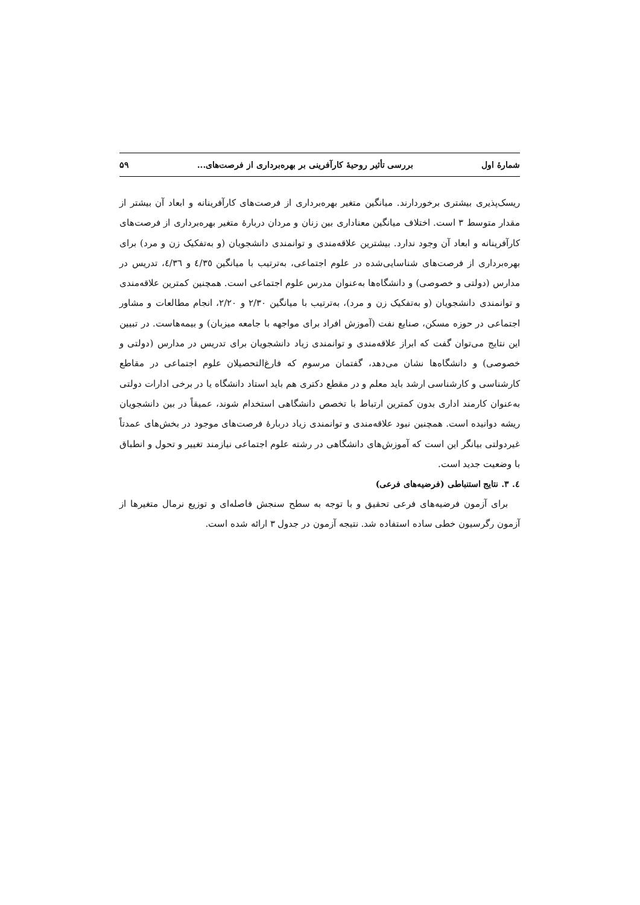شمارهٔ اول بررسی تأثیر روحیهٔ کارآفرینی بر بهره‌برداری از فرصت‌های... ۵۹
ریسک‌پذیری بیشتری برخوردارند. میانگین متغیر بهره‌برداری از فرصت‌های کارآفرینانه و ابعاد آن بیشتر از مقدار متوسط ۳ است. اختلاف میانگین معناداری بین زنان و مردان دربارهٔ متغیر بهره‌برداری از فرصت‌های کارآفرینانه و ابعاد آن وجود ندارد. بیشترین علاقه‌مندی و توانمندی دانشجویان (و به‌تفکیک زن و مرد) برای بهره‌برداری از فرصت‌های شناسایی‌شده در علوم اجتماعی، به‌ترتیب با میانگین ٤/٣٥ و ٤/٣٦، تدریس در مدارس (دولتی و خصوصی) و دانشگاه‌ها به‌عنوان مدرس علوم اجتماعی است. همچنین کمترین علاقه‌مندی و توانمندی دانشجویان (و به‌تفکیک زن و مرد)، به‌ترتیب با میانگین ۲/۳۰ و ۲/۲۰، انجام مطالعات و مشاور اجتماعی در حوزه مسکن، صنایع نفت (آموزش افراد برای مواجهه با جامعه میزبان) و بیمه‌هاست. در تبیین این نتایج می‌توان گفت که ابراز علاقه‌مندی و توانمندی زیاد دانشجویان برای تدریس در مدارس (دولتی و خصوصی) و دانشگاه‌ها نشان می‌دهد، گفتمان مرسوم که فارغ‌التحصیلان علوم اجتماعی در مقاطع کارشناسی و کارشناسی ارشد باید معلم و در مقطع دکتری هم باید استاد دانشگاه یا در برخی ادارات دولتی به‌عنوان کارمند اداری بدون کمترین ارتباط با تخصص دانشگاهی استخدام شوند، عمیقاً در بین دانشجویان ریشه دوانیده است. همچنین نبود علاقه‌مندی و توانمندی زیاد دربارهٔ فرصت‌های موجود در بخش‌های عمدتاً غیردولتی بیانگر این است که آموزش‌های دانشگاهی در رشته علوم اجتماعی نیازمند تغییر و تحول و انطباق با وضعیت جدید است.
٤. ۳. نتایج استنباطی (فرضیه‌های فرعی)
برای آزمون فرضیه‌های فرعی تحقیق و با توجه به سطح سنجش فاصله‌ای و توزیع نرمال متغیرها از آزمون رگرسیون خطی ساده استفاده شد. نتیجه آزمون در جدول ۳ ارائه شده است.